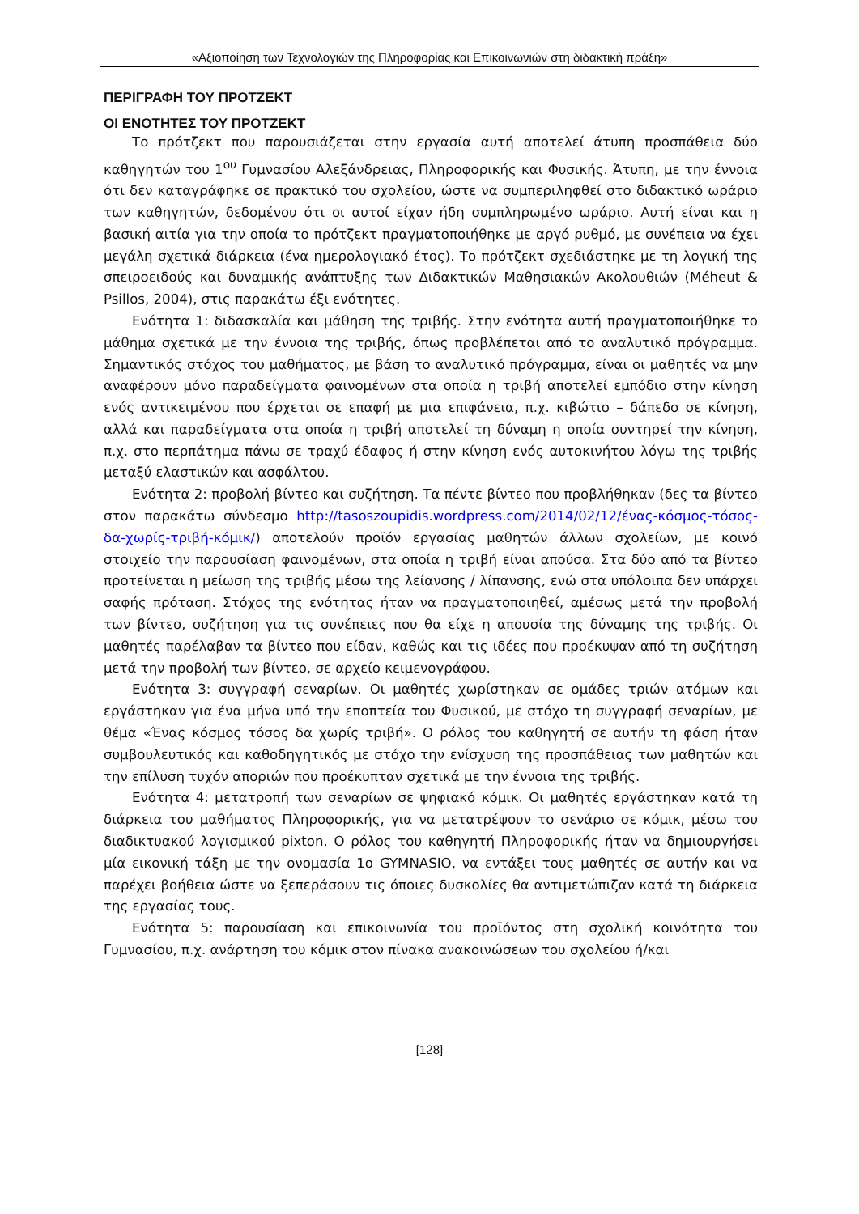«Αξιοποίηση των Τεχνολογιών της Πληροφορίας και Επικοινωνιών στη διδακτική πράξη»
ΠΕΡΙΓΡΑΦΗ ΤΟΥ ΠΡΟΤΖΕΚΤ
ΟΙ ΕΝΟΤΗΤΕΣ ΤΟΥ ΠΡΟΤΖΕΚΤ
Το πρότζεκτ που παρουσιάζεται στην εργασία αυτή αποτελεί άτυπη προσπάθεια δύο καθηγητών του 1<sup>ου</sup> Γυμνασίου Αλεξάνδρειας, Πληροφορικής και Φυσικής. Άτυπη, με την έννοια ότι δεν καταγράφηκε σε πρακτικό του σχολείου, ώστε να συμπεριληφθεί στο διδακτικό ωράριο των καθηγητών, δεδομένου ότι οι αυτοί είχαν ήδη συμπληρωμένο ωράριο. Αυτή είναι και η βασική αιτία για την οποία το πρότζεκτ πραγματοποιήθηκε με αργό ρυθμό, με συνέπεια να έχει μεγάλη σχετικά διάρκεια (ένα ημερολογιακό έτος). Το πρότζεκτ σχεδιάστηκε με τη λογική της σπειροειδούς και δυναμικής ανάπτυξης των Διδακτικών Μαθησιακών Ακολουθιών (Méheut & Psillos, 2004), στις παρακάτω έξι ενότητες.
Ενότητα 1: διδασκαλία και μάθηση της τριβής. Στην ενότητα αυτή πραγματοποιήθηκε το μάθημα σχετικά με την έννοια της τριβής, όπως προβλέπεται από το αναλυτικό πρόγραμμα. Σημαντικός στόχος του μαθήματος, με βάση το αναλυτικό πρόγραμμα, είναι οι μαθητές να μην αναφέρουν μόνο παραδείγματα φαινομένων στα οποία η τριβή αποτελεί εμπόδιο στην κίνηση ενός αντικειμένου που έρχεται σε επαφή με μια επιφάνεια, π.χ. κιβώτιο – δάπεδο σε κίνηση, αλλά και παραδείγματα στα οποία η τριβή αποτελεί τη δύναμη η οποία συντηρεί την κίνηση, π.χ. στο περπάτημα πάνω σε τραχύ έδαφος ή στην κίνηση ενός αυτοκινήτου λόγω της τριβής μεταξύ ελαστικών και ασφάλτου.
Ενότητα 2: προβολή βίντεο και συζήτηση. Τα πέντε βίντεο που προβλήθηκαν (δες τα βίντεο στον παρακάτω σύνδεσμο http://tasoszoupidis.wordpress.com/2014/02/12/ένας-κόσμος-τόσος-δα-χωρίς-τριβή-κόμικ/) αποτελούν προϊόν εργασίας μαθητών άλλων σχολείων, με κοινό στοιχείο την παρουσίαση φαινομένων, στα οποία η τριβή είναι απούσα. Στα δύο από τα βίντεο προτείνεται η μείωση της τριβής μέσω της λείανσης / λίπανσης, ενώ στα υπόλοιπα δεν υπάρχει σαφής πρόταση. Στόχος της ενότητας ήταν να πραγματοποιηθεί, αμέσως μετά την προβολή των βίντεο, συζήτηση για τις συνέπειες που θα είχε η απουσία της δύναμης της τριβής. Οι μαθητές παρέλαβαν τα βίντεο που είδαν, καθώς και τις ιδέες που προέκυψαν από τη συζήτηση μετά την προβολή των βίντεο, σε αρχείο κειμενογράφου.
Ενότητα 3: συγγραφή σεναρίων. Οι μαθητές χωρίστηκαν σε ομάδες τριών ατόμων και εργάστηκαν για ένα μήνα υπό την εποπτεία του Φυσικού, με στόχο τη συγγραφή σεναρίων, με θέμα «Ένας κόσμος τόσος δα χωρίς τριβή». Ο ρόλος του καθηγητή σε αυτήν τη φάση ήταν συμβουλευτικός και καθοδηγητικός με στόχο την ενίσχυση της προσπάθειας των μαθητών και την επίλυση τυχόν αποριών που προέκυπταν σχετικά με την έννοια της τριβής.
Ενότητα 4: μετατροπή των σεναρίων σε ψηφιακό κόμικ. Οι μαθητές εργάστηκαν κατά τη διάρκεια του μαθήματος Πληροφορικής, για να μετατρέψουν το σενάριο σε κόμικ, μέσω του διαδικτυακού λογισμικού pixton. Ο ρόλος του καθηγητή Πληροφορικής ήταν να δημιουργήσει μία εικονική τάξη με την ονομασία 1o GYMNASIO, να εντάξει τους μαθητές σε αυτήν και να παρέχει βοήθεια ώστε να ξεπεράσουν τις όποιες δυσκολίες θα αντιμετώπιζαν κατά τη διάρκεια της εργασίας τους.
Ενότητα 5: παρουσίαση και επικοινωνία του προϊόντος στη σχολική κοινότητα του Γυμνασίου, π.χ. ανάρτηση του κόμικ στον πίνακα ανακοινώσεων του σχολείου ή/και
[128]